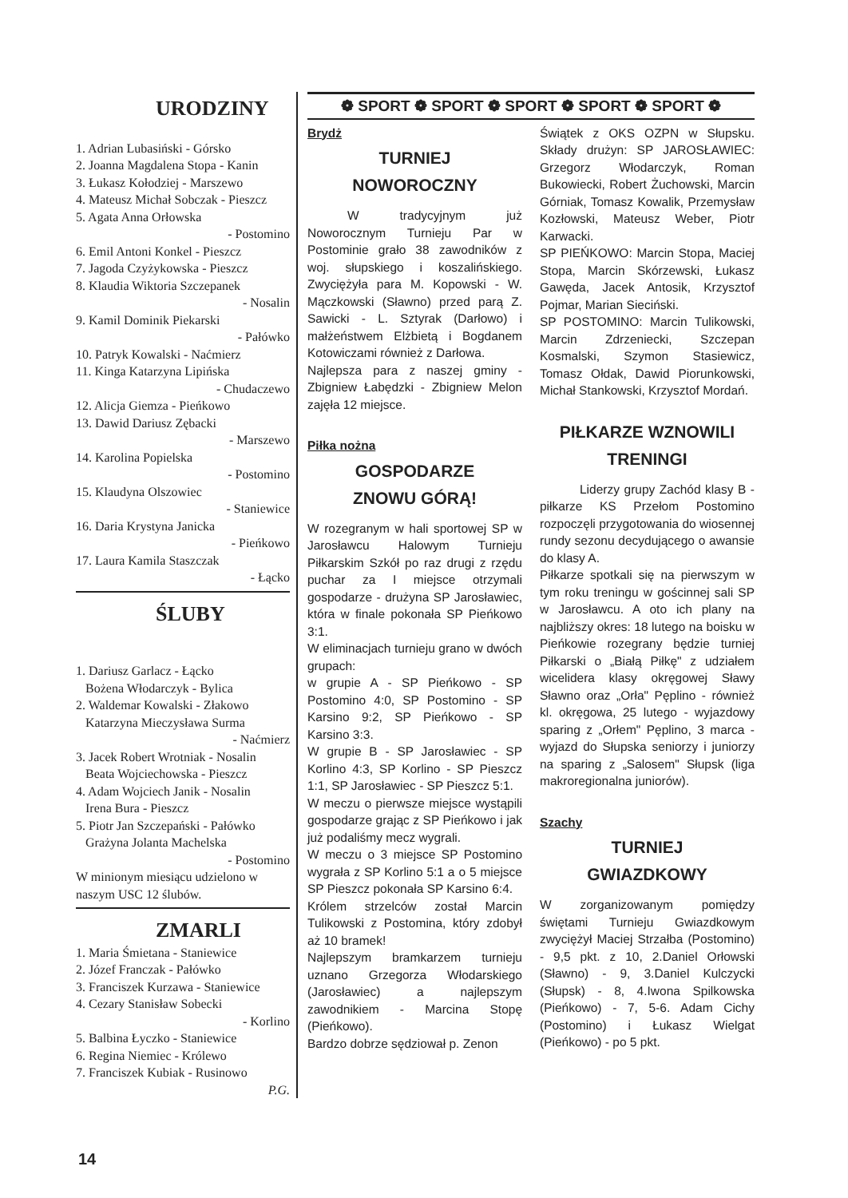URODZINY
1. Adrian Lubasiński - Górsko
2. Joanna Magdalena Stopa - Kanin
3. Łukasz Kołodziej - Marszewo
4. Mateusz Michał Sobczak - Pieszcz
5. Agata Anna Orłowska
- Postomino
6. Emil Antoni Konkel - Pieszcz
7. Jagoda Czyżykowska - Pieszcz
8. Klaudia Wiktoria Szczepanek
- Nosalin
9. Kamil Dominik Piekarski
- Pałówko
10. Patryk Kowalski - Naćmierz
11. Kinga Katarzyna Lipińska
- Chudaczewo
12. Alicja Giemza - Pieńkowo
13. Dawid Dariusz Zębacki
- Marszewo
14. Karolina Popielska
- Postomino
15. Klaudyna Olszowiec
- Staniewice
16. Daria Krystyna Janicka
- Pieńkowo
17. Laura Kamila Staszczak
- Łącko
ŚLUBY
1. Dariusz Garlacz - Łącko
Bożena Włodarczyk - Bylica
2. Waldemar Kowalski - Złakowo
Katarzyna Mieczysława Surma
- Naćmierz
3. Jacek Robert Wrotniak - Nosalin
Beata Wojciechowska - Pieszcz
4. Adam Wojciech Janik - Nosalin
Irena Bura - Pieszcz
5. Piotr Jan Szczepański - Pałówko
Grażyna Jolanta Machelska
- Postomino
W minionym miesiącu udzielono w naszym USC 12 ślubów.
ZMARLI
1. Maria Śmietana - Staniewice
2. Józef Franczak - Pałówko
3. Franciszek Kurzawa - Staniewice
4. Cezary Stanisław Sobecki
- Korlino
5. Balbina Łyczko - Staniewice
6. Regina Niemiec - Królewo
7. Franciszek Kubiak - Rusinowo
P.G.
❁ SPORT ❁ SPORT ❁ SPORT ❁ SPORT ❁ SPORT ❁
Brydż
TURNIEJ
NOWOROCZNY
W tradycyjnym już Noworocznym Turnieju Par w Postominie grało 38 zawodników z woj. słupskiego i koszalińskiego. Zwyciężyła para M. Kopowski - W. Mączkowski (Sławno) przed parą Z. Sawicki - L. Sztyrak (Darłowo) i małżeństwem Elżbietą i Bogdanem Kotowiczami również z Darłowa.
Najlepsza para z naszej gminy - Zbigniew Łabędzki - Zbigniew Melon zajęła 12 miejsce.
Piłka nożna
GOSPODARZE
ZNOWU GÓRĄ!
W rozegranym w hali sportowej SP w Jarosławcu Halowym Turnieju Piłkarskim Szkół po raz drugi z rzędu puchar za I miejsce otrzymali gospodarze - drużyna SP Jarosławiec, która w finale pokonała SP Pieńkowo 3:1.
W eliminacjach turnieju grano w dwóch grupach:
w grupie A - SP Pieńkowo - SP Postomino 4:0, SP Postomino - SP Karsino 9:2, SP Pieńkowo - SP Karsino 3:3.
W grupie B - SP Jarosławiec - SP Korlino 4:3, SP Korlino - SP Pieszcz 1:1, SP Jarosławiec - SP Pieszcz 5:1.
W meczu o pierwsze miejsce wystąpili gospodarze grając z SP Pieńkowo i jak już podaliśmy mecz wygrali.
W meczu o 3 miejsce SP Postomino wygrała z SP Korlino 5:1 a o 5 miejsce SP Pieszcz pokonała SP Karsino 6:4.
Królem strzelców został Marcin Tulikowski z Postomina, który zdobył aż 10 bramek!
Najlepszym bramkarzem turnieju uznano Grzegorza Włodarskiego (Jarosławiec) a najlepszym zawodnikiem - Marcina Stopę (Pieńkowo).
Bardzo dobrze sędziował p. Zenon
Świątek z OKS OZPN w Słupsku. Składy drużyn: SP JAROSŁAWIEC: Grzegorz Włodarczyk, Roman Bukowiecki, Robert Żuchowski, Marcin Górniak, Tomasz Kowalik, Przemysław Kozłowski, Mateusz Weber, Piotr Karwacki.
SP PIEŃKOWO: Marcin Stopa, Maciej Stopa, Marcin Skórzewski, Łukasz Gawęda, Jacek Antosik, Krzysztof Pojmar, Marian Sieciński.
SP POSTOMINO: Marcin Tulikowski, Marcin Zdrzeniecki, Szczepan Kosmalski, Szymon Stasiewicz, Tomasz Ołdak, Dawid Piorunkowski, Michał Stankowski, Krzysztof Mordań.
PIŁKARZE WZNOWILI
TRENINGI
Liderzy grupy Zachód klasy B - piłkarze KS Przełom Postomino rozpoczęli przygotowania do wiosennej rundy sezonu decydującego o awansie do klasy A.
Piłkarze spotkali się na pierwszym w tym roku treningu w gościnnej sali SP w Jarosławcu. A oto ich plany na najbliższy okres: 18 lutego na boisku w Pieńkowie rozegrany będzie turniej Piłkarski o „Białą Piłkę" z udziałem wicelidera klasy okręgowej Sławy Sławno oraz „Orła" Pęplino - również kl. okręgowa, 25 lutego - wyjazdowy sparing z „Orłem" Pęplino, 3 marca - wyjazd do Słupska seniorzy i juniorzy na sparing z „Salosem" Słupsk (liga makroregionalna juniorów).
Szachy
TURNIEJ
GWIAZDKOWY
W zorganizowanym pomiędzy świętami Turnieju Gwiazdkowym zwyciężył Maciej Strzałba (Postomino) - 9,5 pkt. z 10, 2.Daniel Orłowski (Sławno) - 9, 3.Daniel Kulczycki (Słupsk) - 8, 4.Iwona Spilkowska (Pieńkowo) - 7, 5-6. Adam Cichy (Postomino) i Łukasz Wielgat (Pieńkowo) - po 5 pkt.
14